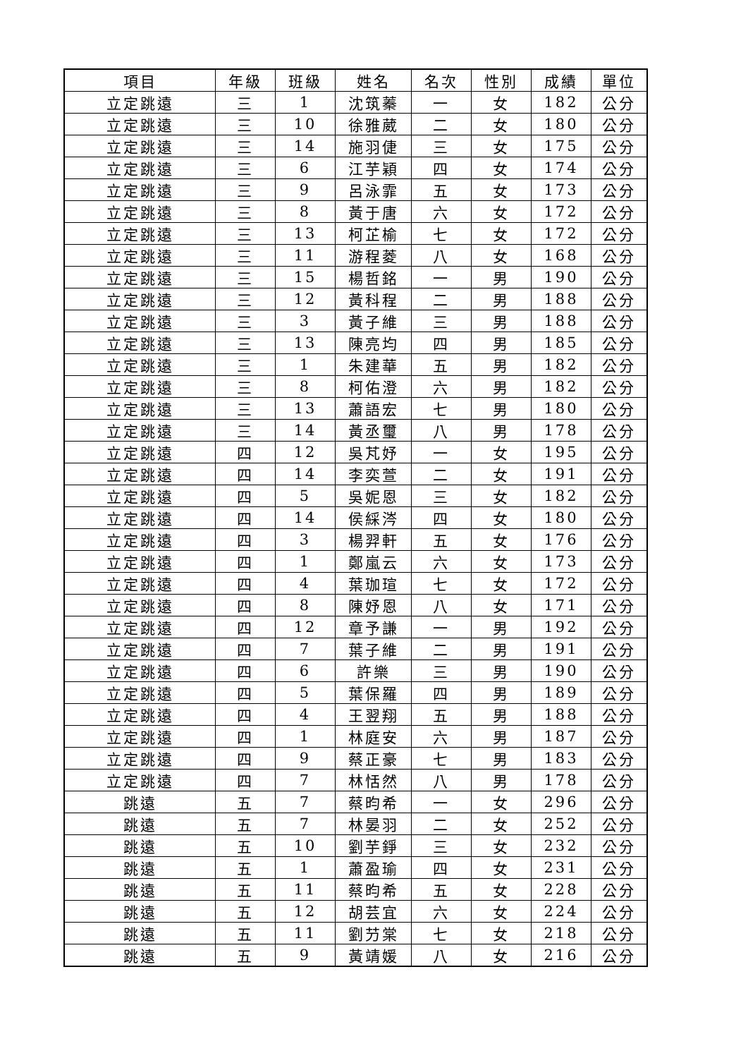| 項目 | 年級 | 班級 | 姓名 | 名次 | 性別 | 成績 | 單位 |
| --- | --- | --- | --- | --- | --- | --- | --- |
| 立定跳遠 | 三 | 1 | 沈筑蓁 | 一 | 女 | 182 | 公分 |
| 立定跳遠 | 三 | 10 | 徐雅葳 | 二 | 女 | 180 | 公分 |
| 立定跳遠 | 三 | 14 | 施羽倢 | 三 | 女 | 175 | 公分 |
| 立定跳遠 | 三 | 6 | 江芋穎 | 四 | 女 | 174 | 公分 |
| 立定跳遠 | 三 | 9 | 呂泳霏 | 五 | 女 | 173 | 公分 |
| 立定跳遠 | 三 | 8 | 黃于唐 | 六 | 女 | 172 | 公分 |
| 立定跳遠 | 三 | 13 | 柯芷榆 | 七 | 女 | 172 | 公分 |
| 立定跳遠 | 三 | 11 | 游程菱 | 八 | 女 | 168 | 公分 |
| 立定跳遠 | 三 | 15 | 楊哲銘 | 一 | 男 | 190 | 公分 |
| 立定跳遠 | 三 | 12 | 黃科程 | 二 | 男 | 188 | 公分 |
| 立定跳遠 | 三 | 3 | 黃子維 | 三 | 男 | 188 | 公分 |
| 立定跳遠 | 三 | 13 | 陳亮均 | 四 | 男 | 185 | 公分 |
| 立定跳遠 | 三 | 1 | 朱建華 | 五 | 男 | 182 | 公分 |
| 立定跳遠 | 三 | 8 | 柯佑澄 | 六 | 男 | 182 | 公分 |
| 立定跳遠 | 三 | 13 | 蕭語宏 | 七 | 男 | 180 | 公分 |
| 立定跳遠 | 三 | 14 | 黃丞璽 | 八 | 男 | 178 | 公分 |
| 立定跳遠 | 四 | 12 | 吳芃妤 | 一 | 女 | 195 | 公分 |
| 立定跳遠 | 四 | 14 | 李奕萱 | 二 | 女 | 191 | 公分 |
| 立定跳遠 | 四 | 5 | 吳妮恩 | 三 | 女 | 182 | 公分 |
| 立定跳遠 | 四 | 14 | 侯綵涔 | 四 | 女 | 180 | 公分 |
| 立定跳遠 | 四 | 3 | 楊羿軒 | 五 | 女 | 176 | 公分 |
| 立定跳遠 | 四 | 1 | 鄭嵐云 | 六 | 女 | 173 | 公分 |
| 立定跳遠 | 四 | 4 | 葉珈瑄 | 七 | 女 | 172 | 公分 |
| 立定跳遠 | 四 | 8 | 陳妤恩 | 八 | 女 | 171 | 公分 |
| 立定跳遠 | 四 | 12 | 章予謙 | 一 | 男 | 192 | 公分 |
| 立定跳遠 | 四 | 7 | 葉子維 | 二 | 男 | 191 | 公分 |
| 立定跳遠 | 四 | 6 | 許樂 | 三 | 男 | 190 | 公分 |
| 立定跳遠 | 四 | 5 | 葉保羅 | 四 | 男 | 189 | 公分 |
| 立定跳遠 | 四 | 4 | 王翌翔 | 五 | 男 | 188 | 公分 |
| 立定跳遠 | 四 | 1 | 林庭安 | 六 | 男 | 187 | 公分 |
| 立定跳遠 | 四 | 9 | 蔡正豪 | 七 | 男 | 183 | 公分 |
| 立定跳遠 | 四 | 7 | 林恬然 | 八 | 男 | 178 | 公分 |
| 跳遠 | 五 | 7 | 蔡昀希 | 一 | 女 | 296 | 公分 |
| 跳遠 | 五 | 7 | 林晏羽 | 二 | 女 | 252 | 公分 |
| 跳遠 | 五 | 10 | 劉芋錚 | 三 | 女 | 232 | 公分 |
| 跳遠 | 五 | 1 | 蕭盈瑜 | 四 | 女 | 231 | 公分 |
| 跳遠 | 五 | 11 | 蔡昀希 | 五 | 女 | 228 | 公分 |
| 跳遠 | 五 | 12 | 胡芸宜 | 六 | 女 | 224 | 公分 |
| 跳遠 | 五 | 11 | 劉芀棠 | 七 | 女 | 218 | 公分 |
| 跳遠 | 五 | 9 | 黃靖媛 | 八 | 女 | 216 | 公分 |